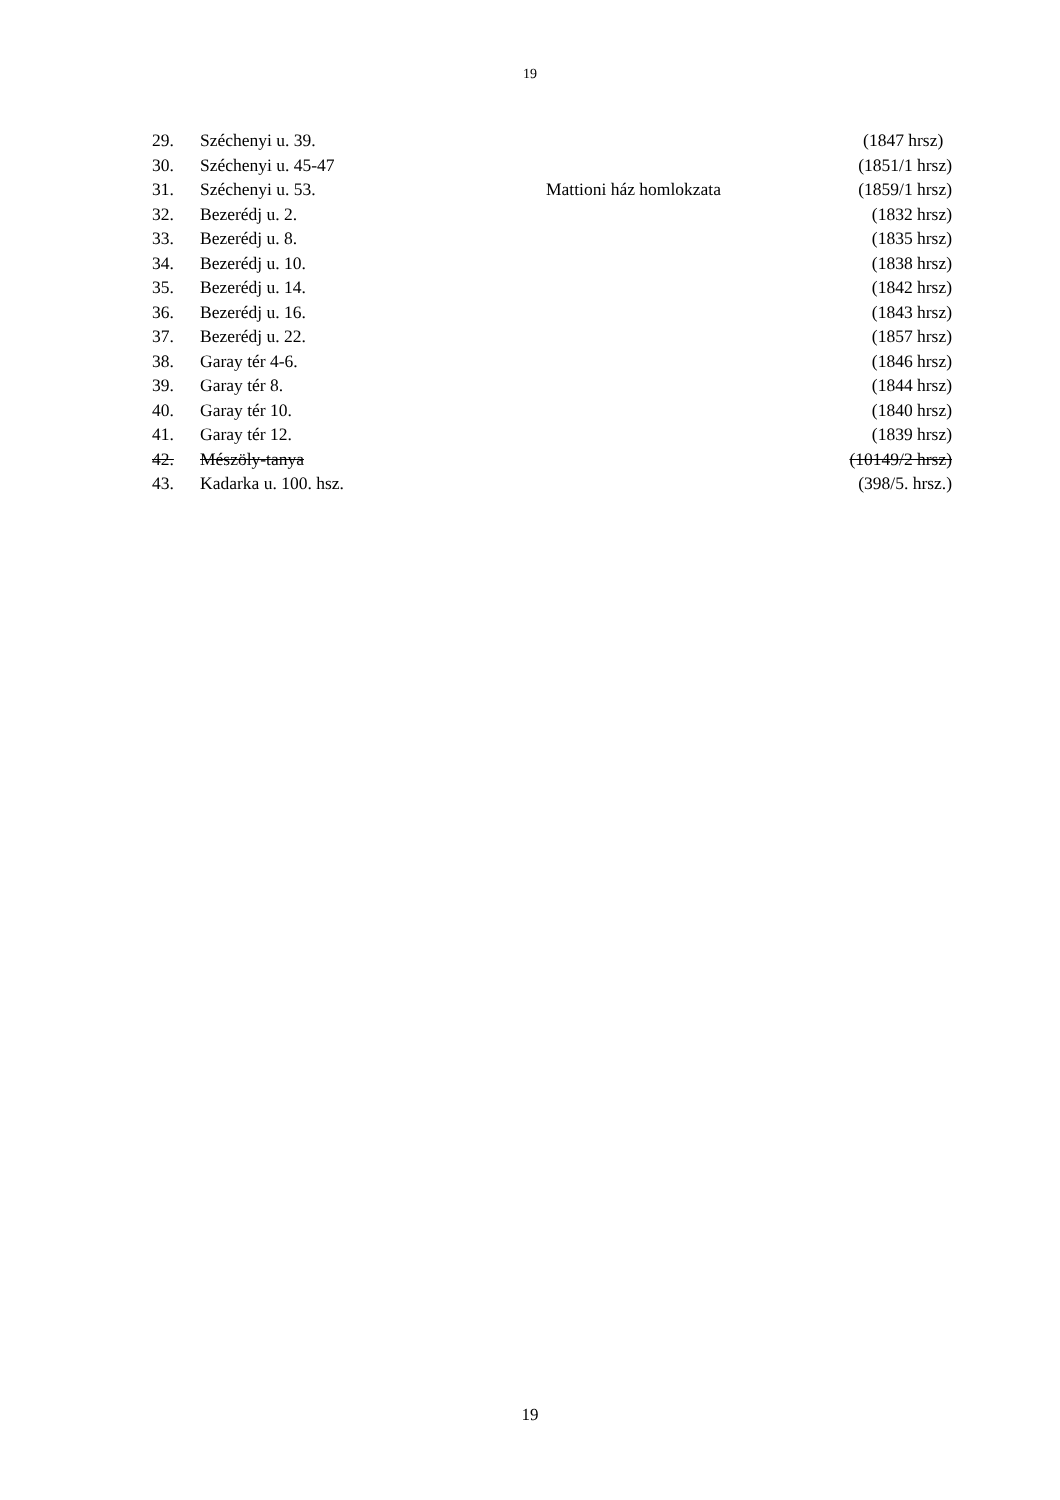19
| 29. | Széchenyi u. 39. | | (1847 hrsz) |
| 30. | Széchenyi u. 45-47 | | (1851/1 hrsz) |
| 31. | Széchenyi u. 53. | Mattioni ház homlokzata | (1859/1 hrsz) |
| 32. | Bezerédj u. 2. | | (1832 hrsz) |
| 33. | Bezerédj u. 8. | | (1835 hrsz) |
| 34. | Bezerédj u. 10. | | (1838 hrsz) |
| 35. | Bezerédj u. 14. | | (1842 hrsz) |
| 36. | Bezerédj u. 16. | | (1843 hrsz) |
| 37. | Bezerédj u. 22. | | (1857 hrsz) |
| 38. | Garay tér 4-6. | | (1846 hrsz) |
| 39. | Garay tér 8. | | (1844 hrsz) |
| 40. | Garay tér 10. | | (1840 hrsz) |
| 41. | Garay tér 12. | | (1839 hrsz) |
| 42. | Mészöly-tanya | | (10149/2 hrsz) |
| 43. | Kadarka u. 100. hsz. | | (398/5. hrsz.) |
19